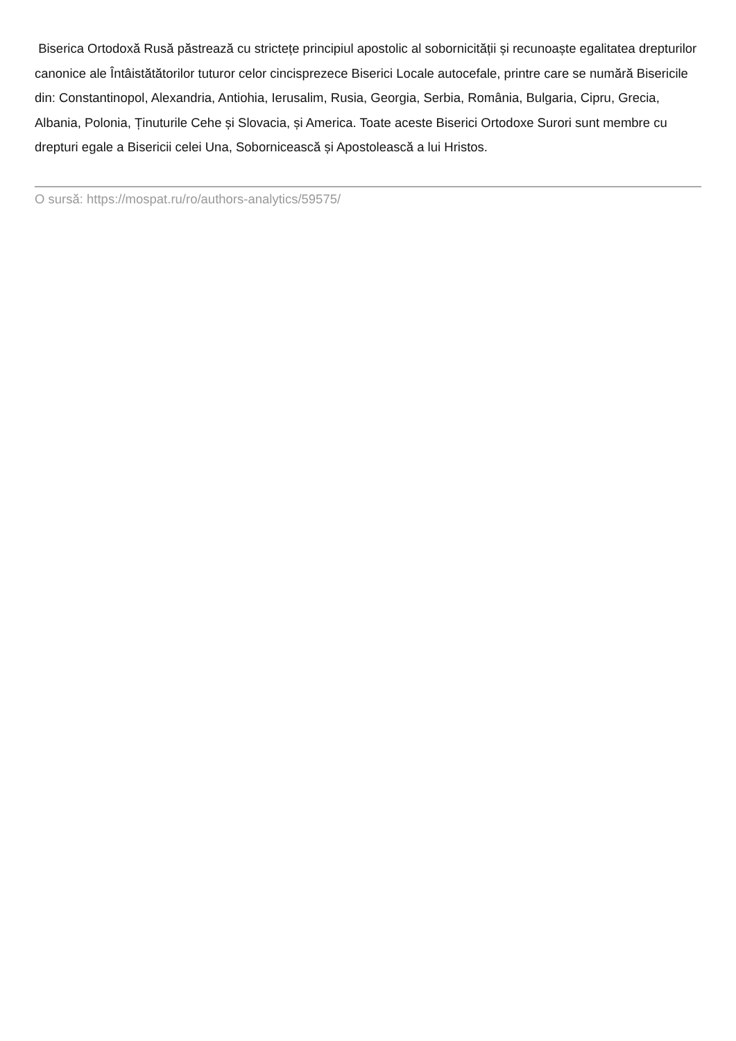Biserica Ortodoxă Rusă păstrează cu strictețe principiul apostolic al sobornicității și recunoaște egalitatea drepturilor canonice ale Întâistătătorilor tuturor celor cincisprezece Biserici Locale autocefale, printre care se numără Bisericile din: Constantinopol, Alexandria, Antiohia, Ierusalim, Rusia, Georgia, Serbia, România, Bulgaria, Cipru, Grecia, Albania, Polonia, Ținuturile Cehe și Slovacia, și America. Toate aceste Biserici Ortodoxe Surori sunt membre cu drepturi egale a Bisericii celei Una, Sobornicească și Apostolească a lui Hristos.
O sursă: https://mospat.ru/ro/authors-analytics/59575/